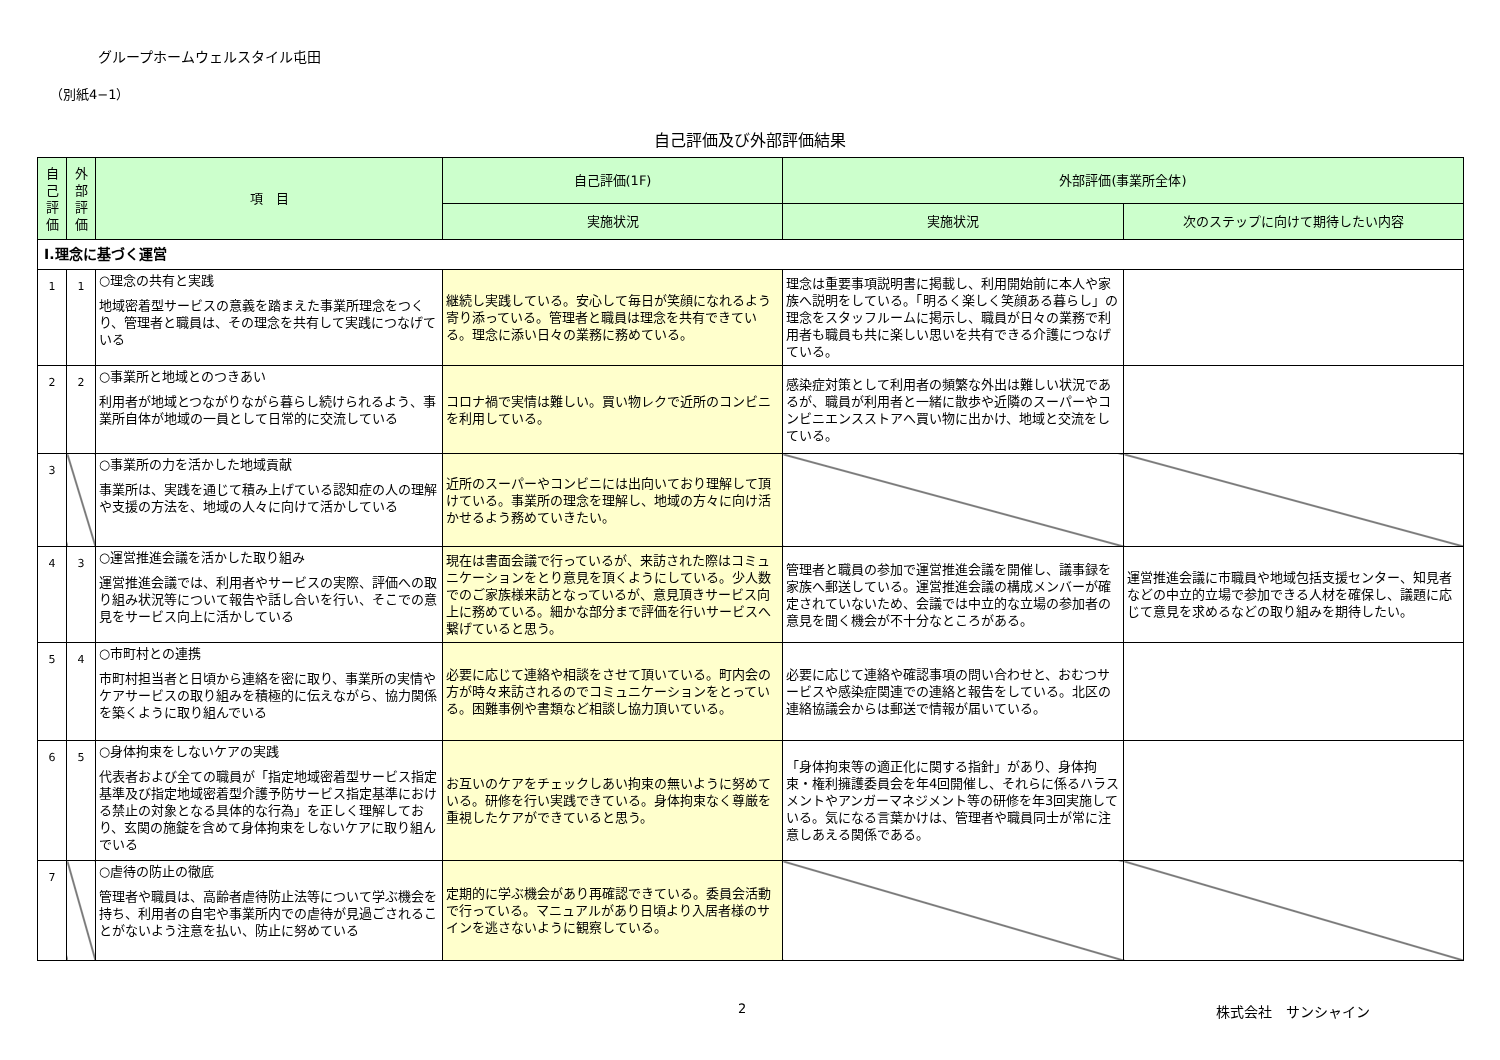グループホームウェルスタイル屯田
（別紙4−1）
自己評価及び外部評価結果
| 自 己 評 価 | 外 部 評 価 | 項 目 | 自己評価(1F) | 外部評価(事業所全体) | |
| --- | --- | --- | --- | --- | --- |
| | | | 実施状況 | 実施状況 | 次のステップに向けて期待したい内容 |
| Ⅰ.理念に基づく運営 | | | | | |
| 1 | 1 | ○理念の共有と実践 地域密着型サービスの意義を踏まえた事業所理念をつくり、管理者と職員は、その理念を共有して実践につなげている | 継続し実践している。安心して毎日が笑顔になれるよう寄り添っている。管理者と職員は理念を共有できている。理念に添い日々の業務に務めている。 | 理念は重要事項説明書に掲載し、利用開始前に本人や家族へ説明をしている。「明るく楽しく笑顔ある暮らし」の理念をスタッフルームに掲示し、職員が日々の業務で利用者も職員も共に楽しい思いを共有できる介護につなげている。 | |
| 2 | 2 | ○事業所と地域とのつきあい 利用者が地域とつながりながら暮らし続けられるよう、事業所自体が地域の一員として日常的に交流している | コロナ禍で実情は難しい。買い物レクで近所のコンビニを利用している。 | 感染症対策として利用者の頻繁な外出は難しい状況であるが、職員が利用者と一緒に散歩や近隣のスーパーやコンビニエンスストアへ買い物に出かけ、地域と交流をしている。 | |
| 3 | | ○事業所の力を活かした地域貢献 事業所は、実践を通じて積み上げている認知症の人の理解や支援の方法を、地域の人々に向けて活かしている | 近所のスーパーやコンビニには出向いており理解して頂けている。事業所の理念を理解し、地域の方々に向け活かせるよう務めていきたい。 | | |
| 4 | 3 | ○運営推進会議を活かした取り組み 運営推進会議では、利用者やサービスの実際、評価への取り組み状況等について報告や話し合いを行い、そこでの意見をサービス向上に活かしている | 現在は書面会議で行っているが、来訪された際はコミュニケーションをとり意見を頂くようにしている。少人数でのご家族様来訪となっているが、意見頂きサービス向上に務めている。細かな部分まで評価を行いサービスへ繋げていると思う。 | 管理者と職員の参加で運営推進会議を開催し、議事録を家族へ郵送している。運営推進会議の構成メンバーが確定されていないため、会議では中立的な立場の参加者の意見を聞く機会が不十分なところがある。 | 運営推進会議に市職員や地域包括支援センター、知見者などの中立的立場で参加できる人材を確保し、議題に応じて意見を求めるなどの取り組みを期待したい。 |
| 5 | 4 | ○市町村との連携 市町村担当者と日頃から連絡を密に取り、事業所の実情やケアサービスの取り組みを積極的に伝えながら、協力関係を築くように取り組んでいる | 必要に応じて連絡や相談をさせて頂いている。町内会の方が時々来訪されるのでコミュニケーションをとっている。困難事例や書類など相談し協力頂いている。 | 必要に応じて連絡や確認事項の問い合わせと、おむつサービスや感染症関連での連絡と報告をしている。北区の連絡協議会からは郵送で情報が届いている。 | |
| 6 | 5 | ○身体拘束をしないケアの実践 代表者および全ての職員が「指定地域密着型サービス指定基準及び指定地域密着型介護予防サービス指定基準における禁止の対象となる具体的な行為」を正しく理解しており、玄関の施錠を含めて身体拘束をしないケアに取り組んでいる | お互いのケアをチェックしあい拘束の無いように努めている。研修を行い実践できている。身体拘束なく尊厳を重視したケアができていると思う。 | 「身体拘束等の適正化に関する指針」があり、身体拘束・権利擁護委員会を年4回開催し、それらに係るハラスメントやアンガーマネジメント等の研修を年3回実施している。気になる言葉かけは、管理者や職員同士が常に注意しあえる関係である。 | |
| 7 | | ○虐待の防止の徹底 管理者や職員は、高齢者虐待防止法等について学ぶ機会を持ち、利用者の自宅や事業所内での虐待が見過ごされることがないよう注意を払い、防止に努めている | 定期的に学ぶ機会があり再確認できている。委員会活動で行っている。マニュアルがあり日頃より入居者様のサインを逃さないように観察している。 | | |
2 株式会社　サンシャイン